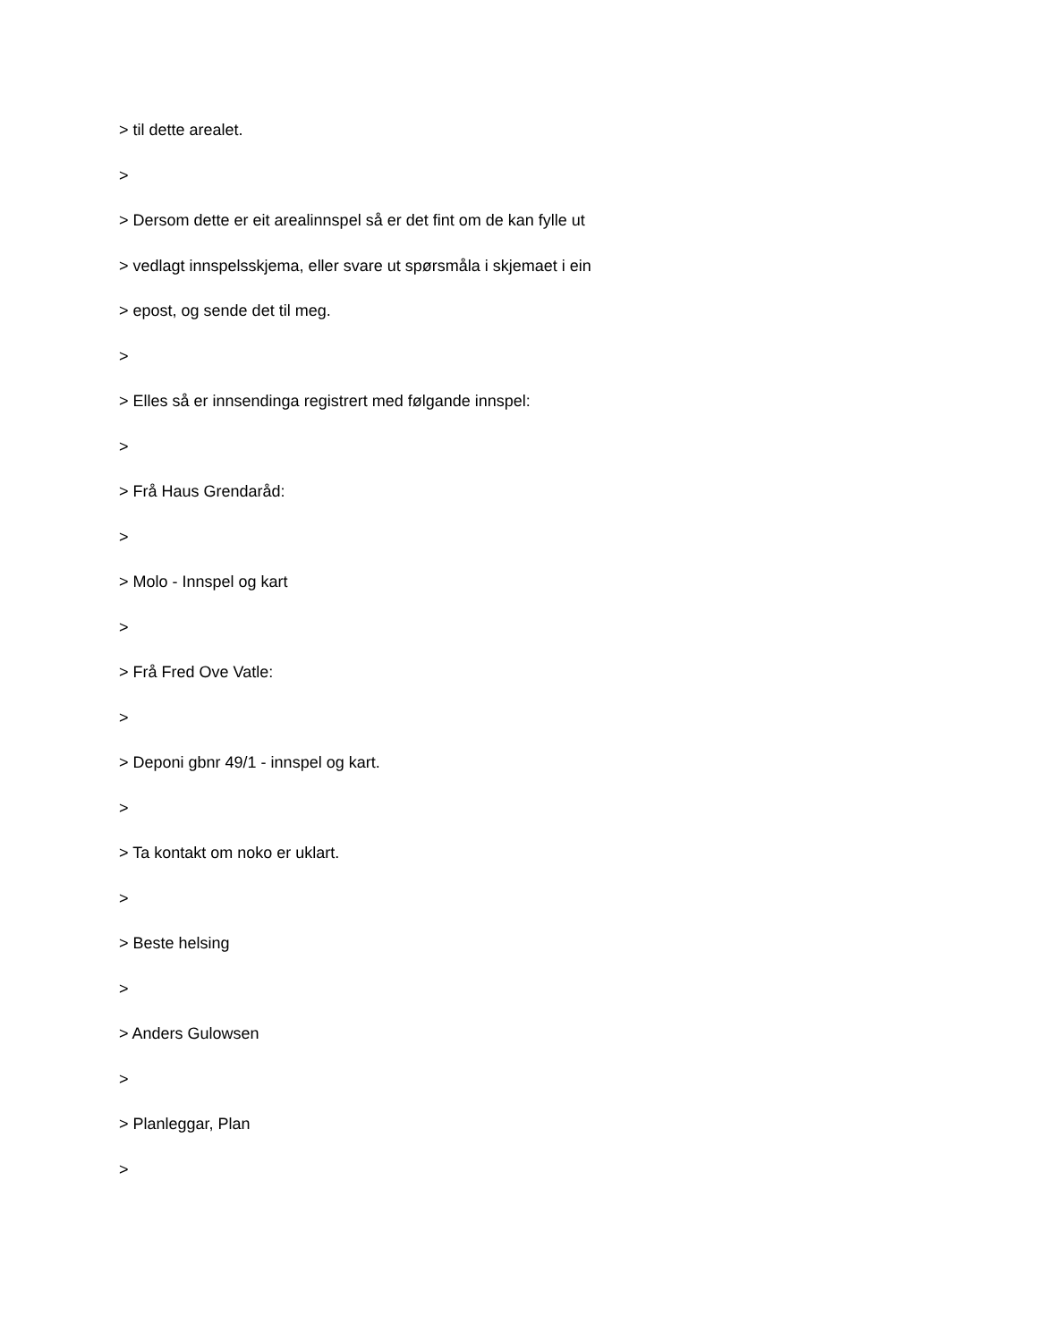> til dette arealet.
>
> Dersom dette er eit arealinnspel så er det fint om de kan fylle ut
> vedlagt innspelsskjema, eller svare ut spørsmåla i skjemaet i ein
> epost, og sende det til meg.
>
> Elles så er innsendinga registrert med følgande innspel:
>
> Frå Haus Grendaråd:
>
> Molo - Innspel og kart
>
> Frå Fred Ove Vatle:
>
> Deponi gbnr 49/1 - innspel og kart.
>
> Ta kontakt om noko er uklart.
>
> Beste helsing
>
> Anders Gulowsen
>
> Planleggar, Plan
>